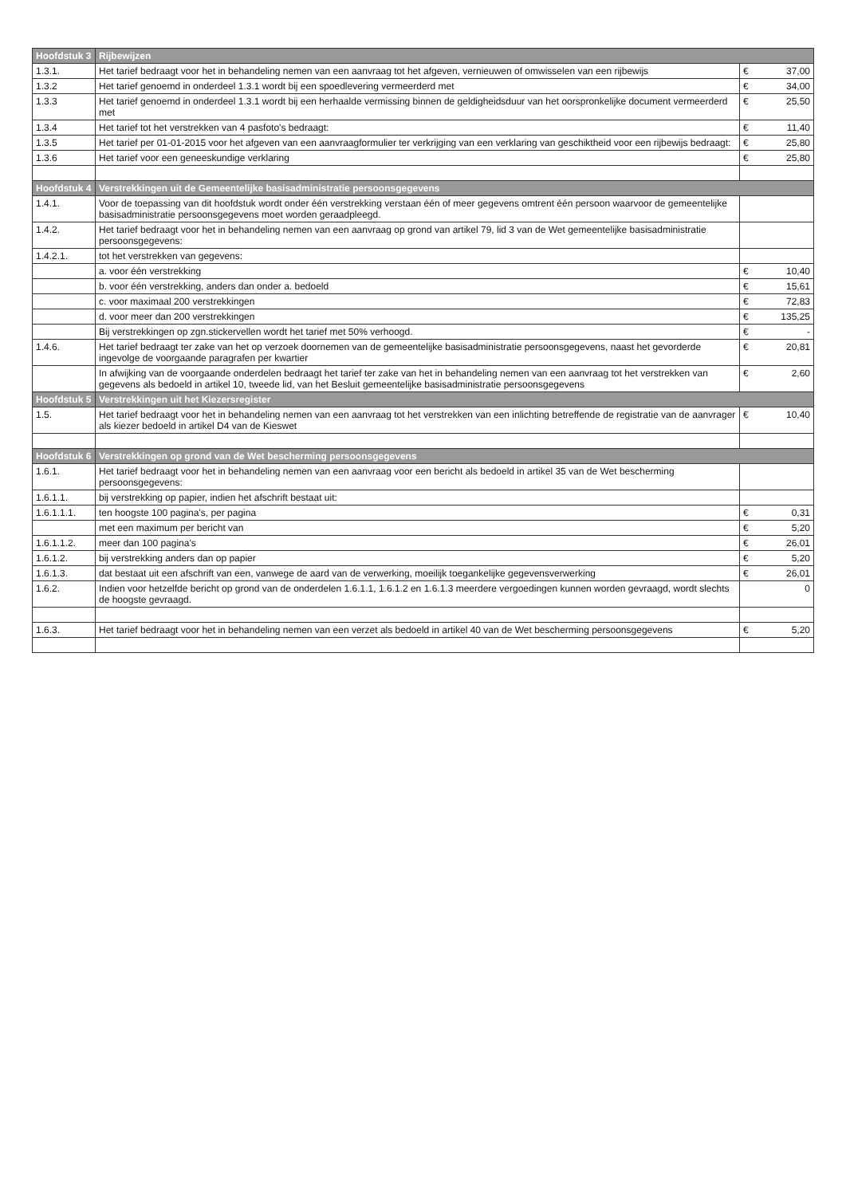| Hoofdstuk 3 | Rijbewijzen | | |
| --- | --- | --- | --- |
| 1.3.1. | Het tarief bedraagt voor het in behandeling nemen van een aanvraag tot het afgeven, vernieuwen of omwisselen van een rijbewijs | € | 37,00 |
| 1.3.2 | Het tarief genoemd in onderdeel 1.3.1 wordt bij een spoedlevering vermeerderd met | € | 34,00 |
| 1.3.3 | Het tarief genoemd in onderdeel 1.3.1 wordt bij een herhaalde vermissing binnen de geldigheidsduur van het oorspronkelijke document vermeerderd met | € | 25,50 |
| 1.3.4 | Het tarief tot het verstrekken van 4 pasfoto's bedraagt: | € | 11,40 |
| 1.3.5 | Het tarief per 01-01-2015 voor het afgeven van een aanvraagformulier ter verkrijging van een verklaring van geschiktheid voor een rijbewijs bedraagt: | € | 25,80 |
| 1.3.6 | Het tarief voor een geneeskundige verklaring | € | 25,80 |
| Hoofdstuk 4 | Verstrekkingen uit de Gemeentelijke basisadministratie persoonsgegevens | | |
| 1.4.1. | Voor de toepassing van dit hoofdstuk wordt onder één verstrekking verstaan één of meer gegevens omtrent één persoon waarvoor de gemeentelijke basisadministratie persoonsgegevens moet worden geraadpleegd. | | |
| 1.4.2. | Het tarief bedraagt voor het in behandeling nemen van een aanvraag op grond van artikel 79, lid 3 van de Wet gemeentelijke basisadministratie persoonsgegevens: | | |
| 1.4.2.1. | tot het verstrekken van gegevens: | | |
| | a. voor één verstrekking | € | 10,40 |
| | b. voor één verstrekking, anders dan onder a. bedoeld | € | 15,61 |
| | c. voor maximaal 200 verstrekkingen | € | 72,83 |
| | d. voor meer dan 200 verstrekkingen | € | 135,25 |
| | Bij verstrekkingen op zgn.stickervellen wordt het tarief met 50% verhoogd. | € | - |
| 1.4.6. | Het tarief bedraagt ter zake van het op verzoek doornemen van de gemeentelijke basisadministratie persoonsgegevens, naast het gevorderde ingevolge de voorgaande paragrafen per kwartier | € | 20,81 |
| | In afwijking van de voorgaande onderdelen bedraagt het tarief ter zake van het in behandeling nemen van een aanvraag tot het verstrekken van gegevens als bedoeld in artikel 10, tweede lid, van het Besluit gemeentelijke basisadministratie persoonsgegevens | € | 2,60 |
| Hoofdstuk 5 | Verstrekkingen uit het Kiezersregister | | |
| 1.5. | Het tarief bedraagt voor het in behandeling nemen van een aanvraag tot het verstrekken van een inlichting betreffende de registratie van de aanvrager als kiezer bedoeld in artikel D4 van de Kieswet | € | 10,40 |
| Hoofdstuk 6 | Verstrekkingen op grond van de Wet bescherming persoonsgegevens | | |
| 1.6.1. | Het tarief bedraagt voor het in behandeling nemen van een aanvraag voor een bericht als bedoeld in artikel 35 van de Wet bescherming persoonsgegevens: | | |
| 1.6.1.1. | bij verstrekking op papier, indien het afschrift bestaat uit: | | |
| 1.6.1.1.1. | ten hoogste 100 pagina's, per pagina | € | 0,31 |
| | met een maximum per bericht van | € | 5,20 |
| 1.6.1.1.2. | meer dan 100 pagina's | € | 26,01 |
| 1.6.1.2. | bij verstrekking anders dan op papier | € | 5,20 |
| 1.6.1.3. | dat bestaat uit een afschrift van een, vanwege de aard van de verwerking, moeilijk toegankelijke gegevensverwerking | € | 26,01 |
| 1.6.2. | Indien voor hetzelfde bericht op grond van de onderdelen 1.6.1.1, 1.6.1.2 en 1.6.1.3 meerdere vergoedingen kunnen worden gevraagd, wordt slechts de hoogste gevraagd. | | 0 |
| 1.6.3. | Het tarief bedraagt voor het in behandeling nemen van een verzet als bedoeld in artikel 40 van de Wet bescherming persoonsgegevens | € | 5,20 |